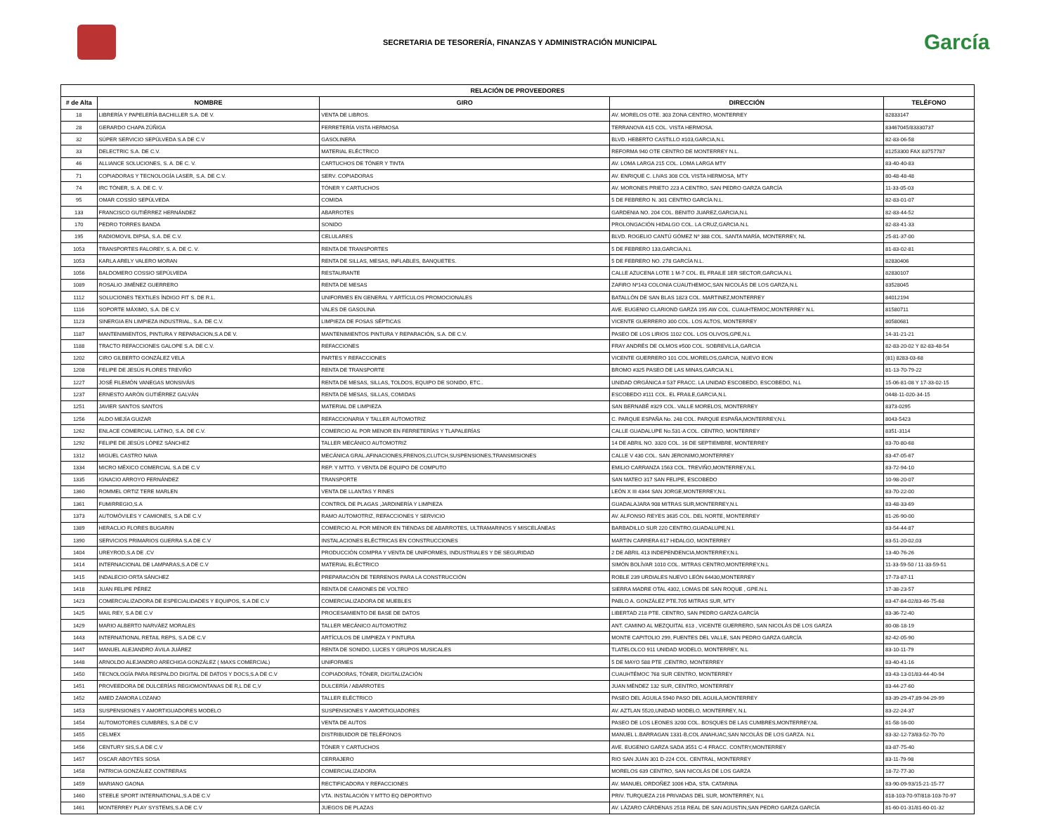SECRETARIA DE TESORERÍA, FINANZAS Y ADMINISTRACIÓN MUNICIPAL
García
| RELACIÓN DE PROVEEDORES | | | | |
| --- | --- | --- | --- | --- |
| # de Alta | NOMBRE | GIRO | DIRECCIÓN | TELÉFONO |
| 18 | LIBRERÍA Y PAPELERÍA BACHILLER S.A. DE V. | VENTA DE LIBROS. | AV. MORELOS OTE. 303 ZONA CENTRO, MONTERREY | 82833147 |
| 28 | GERARDO CHAPA ZÚÑIGA | FERRETERÍA VISTA HERMOSA | TERRANOVA 415 COL. VISTA HERMOSA. | 83467045/83330737 |
| 32 | SÚPER SERVICIO SEPÚLVEDA S.A DE C.V | GASOLINERA | BLVD. HEBERTO CASTILLO #103,GARCIA,N.L | 82-83-06-58 |
| 33 | DELECTRIC S.A. DE C.V. | MATERIAL ELÉCTRICO | REFORMA 940 OTE CENTRO DE MONTERREY N.L. | 81253300 FAX 83757787 |
| 46 | ALLIANCE SOLUCIONES, S. A. DE C. V. | CARTUCHOS DE TÓNER Y TINTA | AV. LOMA LARGA 215 COL. LOMA LARGA MTY | 83-40-40-83 |
| 71 | COPIADORAS Y TECNOLOGÍA LASER, S.A. DE C.V. | SERV. COPIADORAS | AV. ENRIQUE C. LIVAS 308 COL VISTA HERMOSA, MTY | 80-48-48-48 |
| 74 | IRC TÓNER, S. A. DE C. V. | TÓNER Y CARTUCHOS | AV. MORONES PRIETO 223 A CENTRO, SAN PEDRO GARZA GARCÍA | 11-33-05-03 |
| 95 | OMAR COSSÍO SEPÚLVEDA | COMIDA | 5 DE FEBRERO N. 301 CENTRO GARCÍA N.L. | 82-83-01-07 |
| 133 | FRANCISCO GUTIÉRREZ HERNÁNDEZ | ABARROTES | GARDENIA NO. 204 COL. BENITO JUAREZ,GARCIA,N.L | 82-83-44-52 |
| 170 | PEDRO TORRES BANDA | SONIDO | PROLONGACIÓN HIDALGO COL. LA CRUZ,GARCIA.N.L | 82-83-41-33 |
| 195 | RADIOMOVIL DIPSA, S.A. DE C.V. | CELULARES | BLVD. ROGELIO CANTÚ GÓMEZ Nº 388 COL. SANTA MARÍA, MONTERREY, NL | 25-81-37-00 |
| 1053 | TRANSPORTES FALOREY, S. A. DE C. V. | RENTA DE TRANSPORTES | 5 DE FEBRERO 133,GARCIA,N.L | 81-83-02-81 |
| 1053 | KARLA ARELY VALERO MORAN | RENTA DE SILLAS, MESAS, INFLABLES, BANQUETES. | 5 DE FEBRERO NO. 278 GARCÍA N.L. | 82830406 |
| 1056 | BALDOMERO COSSIO SEPÚLVEDA | RESTAURANTE | CALLE AZUCENA LOTE 1 M-7 COL. EL FRAILE 1ER SECTOR,GARCIA,N.L | 82830107 |
| 1089 | ROSALIO JIMÉNEZ GUERRERO | RENTA DE MESAS | ZAFIRO Nº143 COLONIA CUAUTHEMOC,SAN NICOLÁS DE LOS GARZA,N.L | 83528045 |
| 1112 | SOLUCIONES TEXTILES ÍNDIGO FIT S. DE R.L. | UNIFORMES EN GENERAL Y ARTÍCULOS PROMOCIONALES | BATALLÓN DE SAN BLAS 1823 COL. MARTINEZ,MONTERREY | 84012194 |
| 1116 | SOPORTE MÁXIMO, S.A. DE C.V. | VALES DE GASOLINA | AVE. EUGENIO CLARIOND GARZA 195 AW COL. CUAUHTEMOC,MONTERREY N.L | 81580711 |
| 1123 | SINERGIA EN LIMPIEZA INDUSTRIAL, S.A. DE C.V. | LIMPIEZA DE FOSAS SÉPTICAS | VICENTE GUERRERO 300 COL. LOS ALTOS, MONTERREY | 80580681 |
| 1187 | MANTENIMIENTOS, PINTURA Y REPARACION,S.A DE V. | MANTENIMIENTOS PINTURA Y REPARACIÓN, S.A. DE C.V. | PASEO DE LOS LIRIOS 1102 COL. LOS OLIVOS,GPE,N.L | 14-31-21-21 |
| 1188 | TRACTO REFACCIONES GALOPE S.A. DE C.V. | REFACCIONES | FRAY ANDRÉS DE OLMOS #500 COL. SOBREVILLA,GARCIA | 82-83-20-02 Y 82-83-48-54 |
| 1202 | CIRO GILBERTO GONZÁLEZ VELA | PARTES Y REFACCIONES | VICENTE GUERRERO 101 COL.MORELOS,GARCIA, NUEVO EON | (81) 8283-03-68 |
| 1208 | FELIPE DE JESÚS FLORES TREVIÑO | RENTA DE TRANSPORTE | BROMO #325 PASEO DE LAS MINAS,GARCIA.N.L | 81-13-70-79-22 |
| 1227 | JOSÉ FILEMÓN VANEGAS MONSIVÁIS | RENTA DE MESAS, SILLAS, TOLDOS, EQUIPO DE SONIDO, ETC.. | UNIDAD ORGÁNICA # 537 FRACC. LA UNIDAD ESCOBEDO, ESCOBEDO, N.L | 15-06-81-08 Y 17-33-02-15 |
| 1237 | ERNESTO AARÓN GUTIÉRREZ GALVÁN | RENTA DE MESAS, SILLAS, COMIDAS | ESCOBEDO #111 COL. EL FRAILE,GARCIA,N.L | 0448-11-020-34-15 |
| 1251 | JAVIER SANTOS SANTOS | MATERIAL DE LIMPIEZA | SAN BERNABÉ #329 COL. VALLE MORELOS, MONTERREY | 8373-0295 |
| 1256 | ALDO MEJÍA GUIZAR | REFACCIONARIA Y TALLER AUTOMOTRIZ | C. PARQUE ESPAÑA No. 248 COL. PARQUE ESPAÑA,MONTERREY,N.L | 8043-5423 |
| 1262 | ENLACE COMERCIAL LATINO, S.A. DE C.V. | COMERCIO AL POR MENOR EN FERRETERÍAS Y TLAPALERÍAS | CALLE GUADALUPE No.531-A COL. CENTRO, MONTERREY | 8351-3114 |
| 1292 | FELIPE DE JESÚS LÓPEZ SÁNCHEZ | TALLER MECÁNICO AUTOMOTRIZ | 14 DE ABRIL NO. 3320 COL. 16 DE SEPTIEMBRE, MONTERREY | 83-70-80-68 |
| 1312 | MIGUEL CASTRO NAVA | MECÁNICA GRAL.AFINACIONES,FRENOS,CLUTCH,SUSPENSIONES,TRANSMISIONES | CALLE V 430 COL. SAN JERONIMO,MONTERREY | 83-47-05-67 |
| 1334 | MICRO MÉXICO COMERCIAL S.A DE C.V | REP. Y MTTO. Y VENTA DE EQUIPO DE COMPUTO | EMILIO CARRANZA 1563 COL. TREVIÑO,MONTERREY,N.L | 83-72-94-10 |
| 1335 | IGNACIO ARROYO FERNÁNDEZ | TRANSPORTE | SAN MATEO 317 SAN FELIPE, ESCOBEDO | 10-98-20-07 |
| 1360 | ROMMEL ORTIZ TERE MARLEN | VENTA DE LLANTAS Y RINES | LEÓN X III 4344 SAN JORGE,MONTERREY,N.L | 83-70-22-00 |
| 1361 | FUMIRREGIO,S.A | CONTROL DE PLAGAS ,JARDINERÍA Y LIMPIEZA | GUADALAJARA 908 MITRAS SUR,MONTERREY,N.L | 83-48-33-69 |
| 1373 | AUTOMÓVILES Y CAMIONES, S.A DE C.V | RAMO AUTOMOTRIZ, REFACCIONES Y SERVICIO | AV. ALFONSO REYES 3635 COL. DEL NORTE, MONTERREY | 81-26-90-00 |
| 1389 | HERACLIO FLORES BUGARIN | COMERCIO AL POR MENOR EN TIENDAS DE ABARROTES, ULTRAMARINOS Y MISCELÁNEAS | BARBADILLO SUR 220 CENTRO,GUADALUPE,N.L | 83-54-44-87 |
| 1390 | SERVICIOS PRIMARIOS GUERRA S.A DE C.V | INSTALACIONES ELÉCTRICAS EN CONSTRUCCIONES | MARTIN CARRERA 617 HIDALGO, MONTERREY | 83-51-20-02,03 |
| 1404 | UREYROD,S.A DE .CV | PRODUCCIÓN COMPRA Y VENTA DE UNIFORMES, INDUSTRIALES Y DE SEGURIDAD | 2 DE ABRIL 413 INDEPENDENCIA,MONTERREY,N.L | 13-40-76-26 |
| 1414 | INTERNACIONAL DE LAMPARAS,S.A DE C.V | MATERIAL ELÉCTRICO | SIMÓN BOLÍVAR 1010 COL. MITRAS CENTRO,MONTERREY,N.L | 11-33-59-50 / 11-33-59-51 |
| 1415 | INDALECIO ORTA SÁNCHEZ | PREPARACIÓN DE TERRENOS PARA LA CONSTRUCCIÓN | ROBLE 239 URDIALES NUEVO LEÓN 64430,MONTERREY | 17-73-87-11 |
| 1418 | JUAN FELIPE PÉREZ | RENTA DE CAMIONES DE VOLTEO | SIERRA MADRE OTAL 4302, LOMAS DE SAN ROQUE , GPE.N.L | 17-38-23-57 |
| 1423 | COMERCIALIZADORA DE ESPECIALIDADES Y EQUIPOS, S.A DE C.V | COMERCIALIZADORA DE MUEBLES | PABLO A. GONZÁLEZ PTE.705 MITRAS SUR, MTY | 83-47-84-02/83-46-75-68 |
| 1425 | MAIL REY, S.A DE C.V | PROCESAMIENTO DE BASE DE DATOS | LIBERTAD 218 PTE. CENTRO, SAN PEDRO GARZA GARCÍA | 83-36-72-40 |
| 1429 | MARIO ALBERTO NARVÁEZ MORALES | TALLER MECÁNICO AUTOMOTRIZ | ANT. CAMINO AL MEZQUITAL 613 , VICENTE GUERRERO, SAN NICOLÁS DE LOS GARZA | 80-08-18-19 |
| 1443 | INTERNATIONAL RETAIL REPS, S.A DE C.V | ARTÍCULOS DE LIMPIEZA Y PINTURA | MONTE CAPITOLIO 299, FUENTES DEL VALLE, SAN PEDRO GARZA GARCÍA | 82-42-05-90 |
| 1447 | MANUEL ALEJANDRO ÁVILA JUÁREZ | RENTA DE SONIDO, LUCES Y GRUPOS MUSICALES | TLATELOLCO 911 UNIDAD MODELO, MONTERREY, N.L | 83-10-11-79 |
| 1448 | ARNOLDO ALEJANDRO ARECHIGA GONZÁLEZ ( MAXS COMERCIAL) | UNIFORMES | 5 DE MAYO 588 PTE ,CENTRO, MONTERREY | 83-40-41-16 |
| 1450 | TECNOLOGÍA PARA RESPALDO DIGITAL DE DATOS Y DOCS,S.A DE C.V | COPIADORAS, TÓNER, DIGITALIZACIÓN | CUAUHTÉMOC 768 SUR CENTRO, MONTERREY | 83-43-13-01/83-44-40-94 |
| 1451 | PROVEEDORA DE DULCERÍAS REGIOMONTANAS DE R,L DE C,V | DULCERÍA / ABARROTES | JUAN MÉNDEZ 132 SUR, CENTRO, MONTERREY | 83-44-27-60 |
| 1452 | AMED ZAMORA LOZANO | TALLER ELÉCTRICO | PASEO DEL ÁGUILA 5940 PASO DEL AGUILA,MONTERREY | 83-39-29-47,89-94-29-99 |
| 1453 | SUSPENSIONES Y AMORTIGUADORES MODELO | SUSPENSIONES Y AMORTIGUADORES | AV. AZTLAN 5520,UNIDAD MODELO, MONTERREY, N.L | 83-22-24-37 |
| 1454 | AUTOMOTORES CUMBRES, S.A DE C.V | VENTA DE AUTOS | PASEO DE LOS LEONES 3200 COL. BOSQUES DE LAS CUMBRES,MONTERREY,NL | 81-58-16-00 |
| 1455 | CELMEX | DISTRIBUIDOR DE TELÉFONOS | MANUEL L.BARRAGAN 1331-B,COL ANAHUAC,SAN NICOLÁS DE LOS GARZA. N.L | 83-32-12-73/83-52-70-70 |
| 1456 | CENTURY SIS,S.A DE C.V | TÓNER Y CARTUCHOS | AVE. EUGENIO GARZA SADA 3551 C-4 FRACC. CONTRY,MONTERREY | 83-87-75-40 |
| 1457 | OSCAR ABOYTES SOSA | CERRAJERO | RIO SAN JUAN 301 D-224 COL. CENTRAL, MONTERREY | 83-11-79-98 |
| 1458 | PATRICIA GONZÁLEZ CONTRERAS | COMERCIALIZADORA | MORELOS 639 CENTRO, SAN NICOLÁS DE LOS GARZA | 18-72-77-30 |
| 1459 | MARIANO GAONA | RECTIFICADORA Y REFACCIONES | AV. MANUEL ORDOÑEZ 1006 HDA, STA. CATARINA | 83-90-09-93/15-21-15-77 |
| 1460 | STEELE SPORT INTERNATIONAL,S.A DE C.V | VTA. INSTALACIÓN Y MTTO EQ DEPORTIVO | PRIV. TURQUEZA 216 PRIVADAS DEL SUR, MONTERREY, N.L | 818-103-70-97/818-103-70-97 |
| 1461 | MONTERREY PLAY SYSTEMS,S.A DE C.V | JUEGOS DE PLAZAS | AV. LÁZARO CÁRDENAS 2518 REAL DE SAN AGUSTIN,SAN PEDRO GARZA GARCÍA | 81-60-01-31/81-60-01-32 |